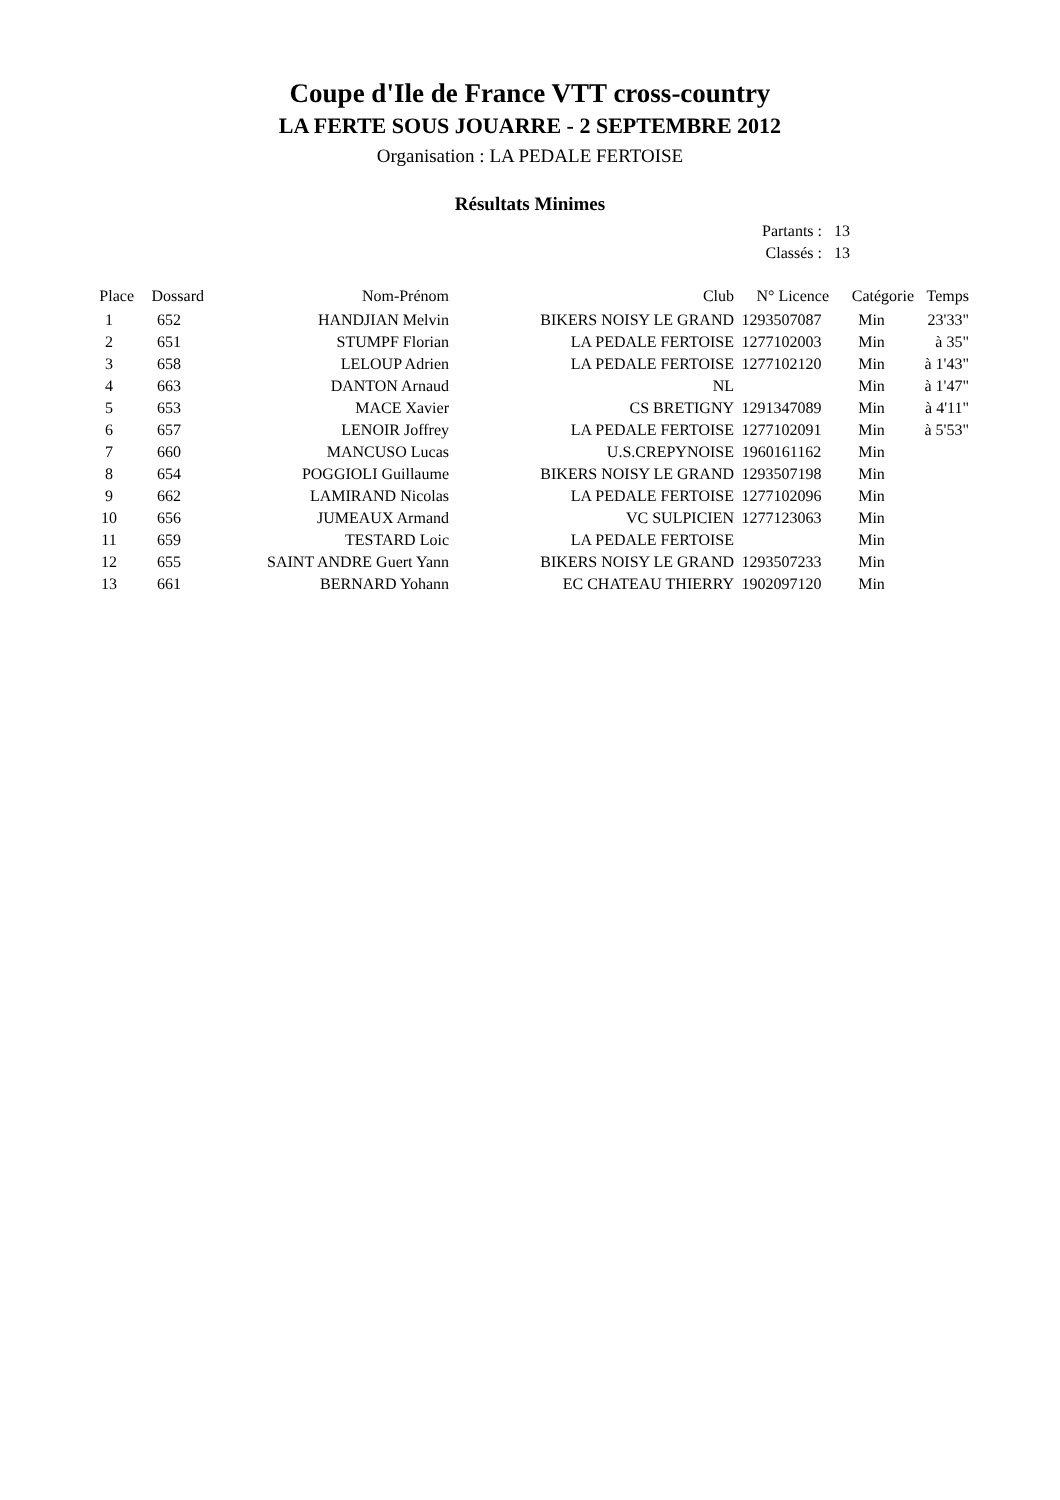Coupe d'Ile de France VTT cross-country
LA FERTE SOUS JOUARRE - 2 SEPTEMBRE 2012
Organisation : LA PEDALE FERTOISE
Résultats Minimes
| Partants : | 13 |
| Classés : | 13 |
| Place | Dossard | Nom-Prénom | Club | N° Licence | Catégorie | Temps |
| --- | --- | --- | --- | --- | --- | --- |
| 1 | 652 | HANDJIAN Melvin | BIKERS NOISY LE GRAND | 1293507087 | Min | 23'33" |
| 2 | 651 | STUMPF Florian | LA PEDALE FERTOISE | 1277102003 | Min | à 35" |
| 3 | 658 | LELOUP Adrien | LA PEDALE FERTOISE | 1277102120 | Min | à 1'43" |
| 4 | 663 | DANTON Arnaud | NL | | Min | à 1'47" |
| 5 | 653 | MACE Xavier | CS BRETIGNY | 1291347089 | Min | à 4'11" |
| 6 | 657 | LENOIR Joffrey | LA PEDALE FERTOISE | 1277102091 | Min | à 5'53" |
| 7 | 660 | MANCUSO Lucas | U.S.CREPYNOISE | 1960161162 | Min | |
| 8 | 654 | POGGIOLI Guillaume | BIKERS NOISY LE GRAND | 1293507198 | Min | |
| 9 | 662 | LAMIRAND Nicolas | LA PEDALE FERTOISE | 1277102096 | Min | |
| 10 | 656 | JUMEAUX Armand | VC SULPICIEN | 1277123063 | Min | |
| 11 | 659 | TESTARD Loic | LA PEDALE FERTOISE | | Min | |
| 12 | 655 | SAINT ANDRE Guert Yann | BIKERS NOISY LE GRAND | 1293507233 | Min | |
| 13 | 661 | BERNARD Yohann | EC CHATEAU THIERRY | 1902097120 | Min | |